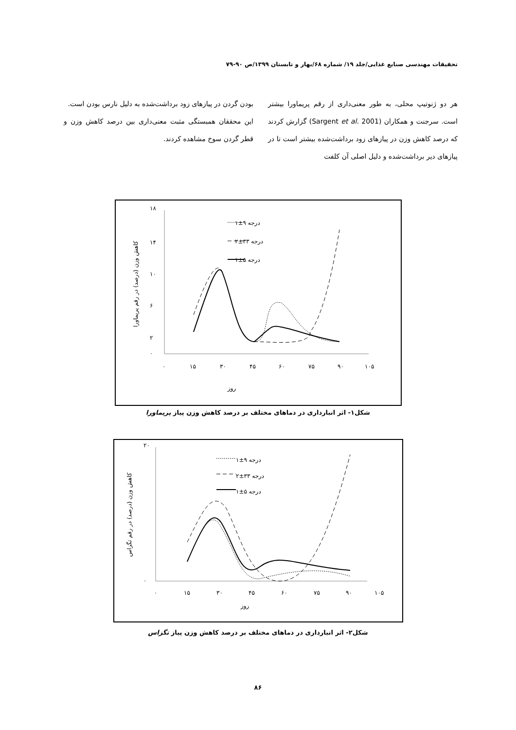تحقیقات مهندسی صنایع غذایی/جلد ۱۹/ شماره ۶۸/بهار و تابستان ۱۳۹۹/ص ۹۰-۷۹
هر دو ژنوتیپ محلی، به طور معنی‌داری از رقم پریماورا بیشتر است. سرجنت و همکاران (Sargent et al. 2001) گزارش کردند که درصد کاهش وزن در پیازهای زود برداشت‌شده بیشتر است تا در پیازهای دیر برداشت‌شده و دلیل اصلی آن کلفت
بودن گردن در پیازهای زود برداشت‌شده به دلیل نارس بودن است.
این محققان همبستگی مثبت معنی‌داری بین درصد کاهش وزن و قطر گردن سوخ مشاهده کردند.
۱±۹ درجه
۲±۳۳ درجه
۱±۵ درجه
۱۸
۰
۲
۶
۱۰
۱۴
۰
۱۵
۳۰
۴۵
۶۰
۷۵
۹۰
۱۰۵
روز
کاهش وزن (درصد) در رقم پریماورا
شکل۱- اثر انبارداری در دماهای مختلف بر درصد کاهش وزن پیاز پریماورا
۱±۹ درجه
۲±۳۳ درجه
۱±۵ درجه
۲۰
۰
۰
۱۵
۳۰
۴۵
۶۰
۷۵
۹۰
۱۰۵
روز
کاهش وزن (درصد) در رقم تگزاس
شکل۲- اثر انبارداری در دماهای مختلف بر درصد کاهش وزن پیاز تگزاس
۸۶